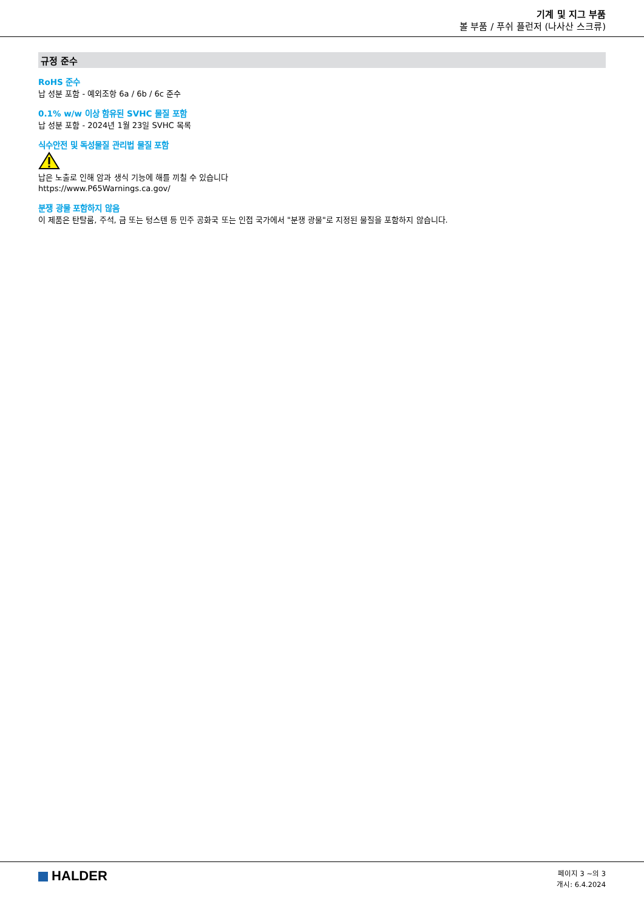기계 및 지그 부품
볼 부품 / 푸쉬 플런저 (나사산 스크류)
규정 준수
RoHS 준수
납 성분 포함 - 예외조항 6a / 6b / 6c 준수
0.1% w/w 이상 함유된 SVHC 물질 포함
납 성분 포함 - 2024년 1월 23일 SVHC 목록
식수안전 및 독성물질 관리법 물질 포함
납은 노출로 인해 암과 생식 기능에 해를 끼칠 수 있습니다
https://www.P65Warnings.ca.gov/
분쟁 광물 포함하지 않음
이 제품은 탄탈룸, 주석, 금 또는 텅스텐 등 민주 공화국 또는 인접 국가에서 "분쟁 광물"로 지정된 물질을 포함하지 않습니다.
HALDER
페이지 3 ~의 3
개시: 6.4.2024